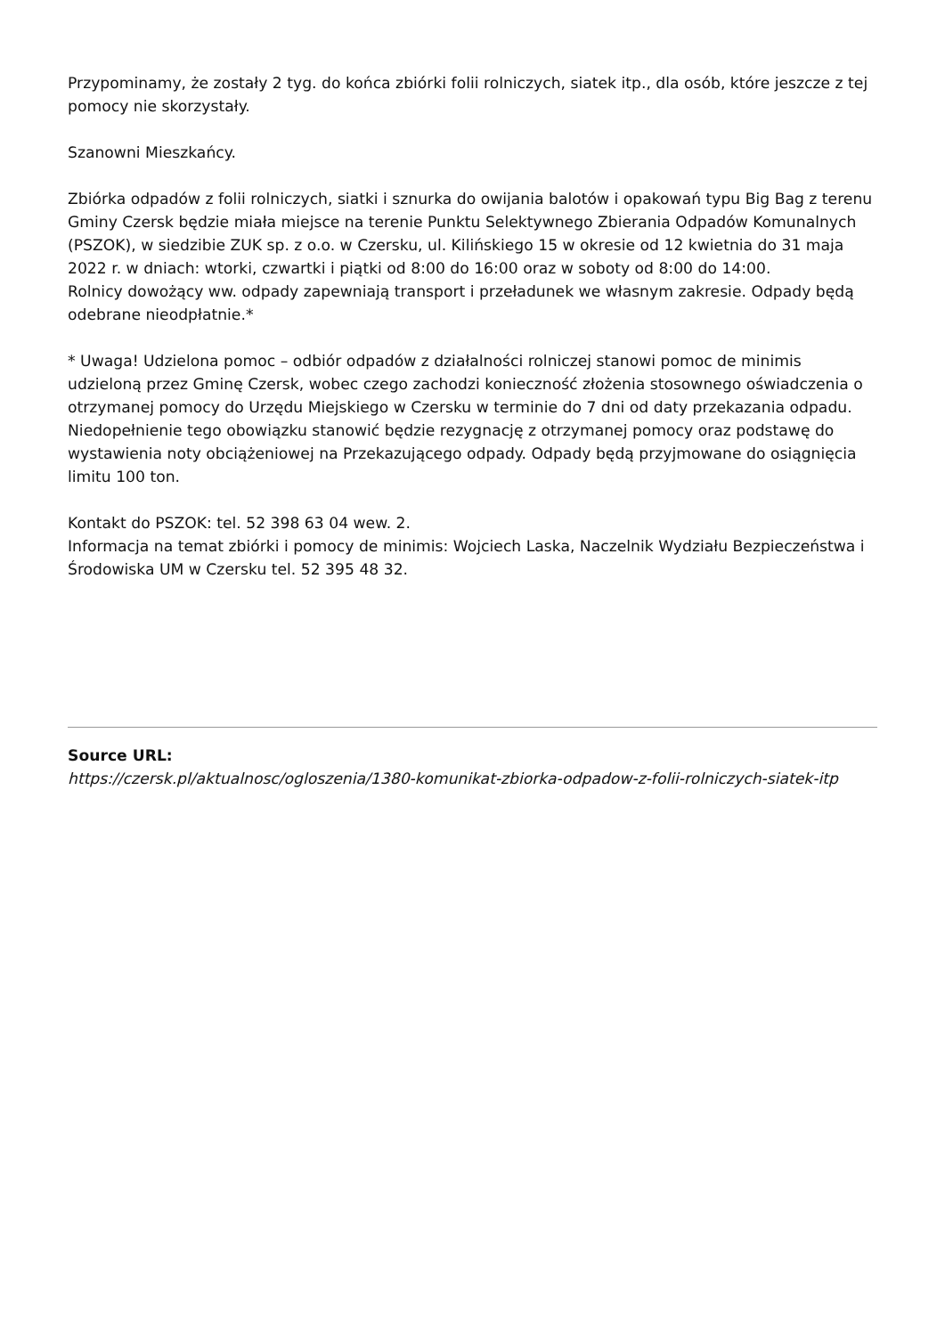Przypominamy, że zostały 2 tyg. do końca zbiórki folii rolniczych, siatek itp., dla osób, które jeszcze z tej pomocy nie skorzystały.
Szanowni Mieszkańcy.
Zbiórka odpadów z folii rolniczych, siatki i sznurka do owijania balotów i opakowań typu Big Bag z terenu Gminy Czersk będzie miała miejsce na terenie Punktu Selektywnego Zbierania Odpadów Komunalnych (PSZOK), w siedzibie ZUK sp. z o.o. w Czersku, ul. Kilińskiego 15 w okresie od 12 kwietnia do 31 maja 2022 r. w dniach: wtorki, czwartki i piątki od 8:00 do 16:00 oraz w soboty od 8:00 do 14:00.
Rolnicy dowożący ww. odpady zapewniają transport i przeładunek we własnym zakresie. Odpady będą odebrane nieodpłatnie.*
* Uwaga! Udzielona pomoc – odbiór odpadów z działalności rolniczej stanowi pomoc de minimis udzieloną przez Gminę Czersk, wobec czego zachodzi konieczność złożenia stosownego oświadczenia o otrzymanej pomocy do Urzędu Miejskiego w Czersku w terminie do 7 dni od daty przekazania odpadu. Niedopełnienie tego obowiązku stanowić będzie rezygnację z otrzymanej pomocy oraz podstawę do wystawienia noty obciążeniowej na Przekazującego odpady. Odpady będą przyjmowane do osiągnięcia limitu 100 ton.
Kontakt do PSZOK: tel. 52 398 63 04 wew. 2.
Informacja na temat zbiórki i pomocy de minimis: Wojciech Laska, Naczelnik Wydziału Bezpieczeństwa i Środowiska UM w Czersku tel. 52 395 48 32.
Source URL:
https://czersk.pl/aktualnosc/ogloszenia/1380-komunikat-zbiorka-odpadow-z-folii-rolniczych-siatek-itp